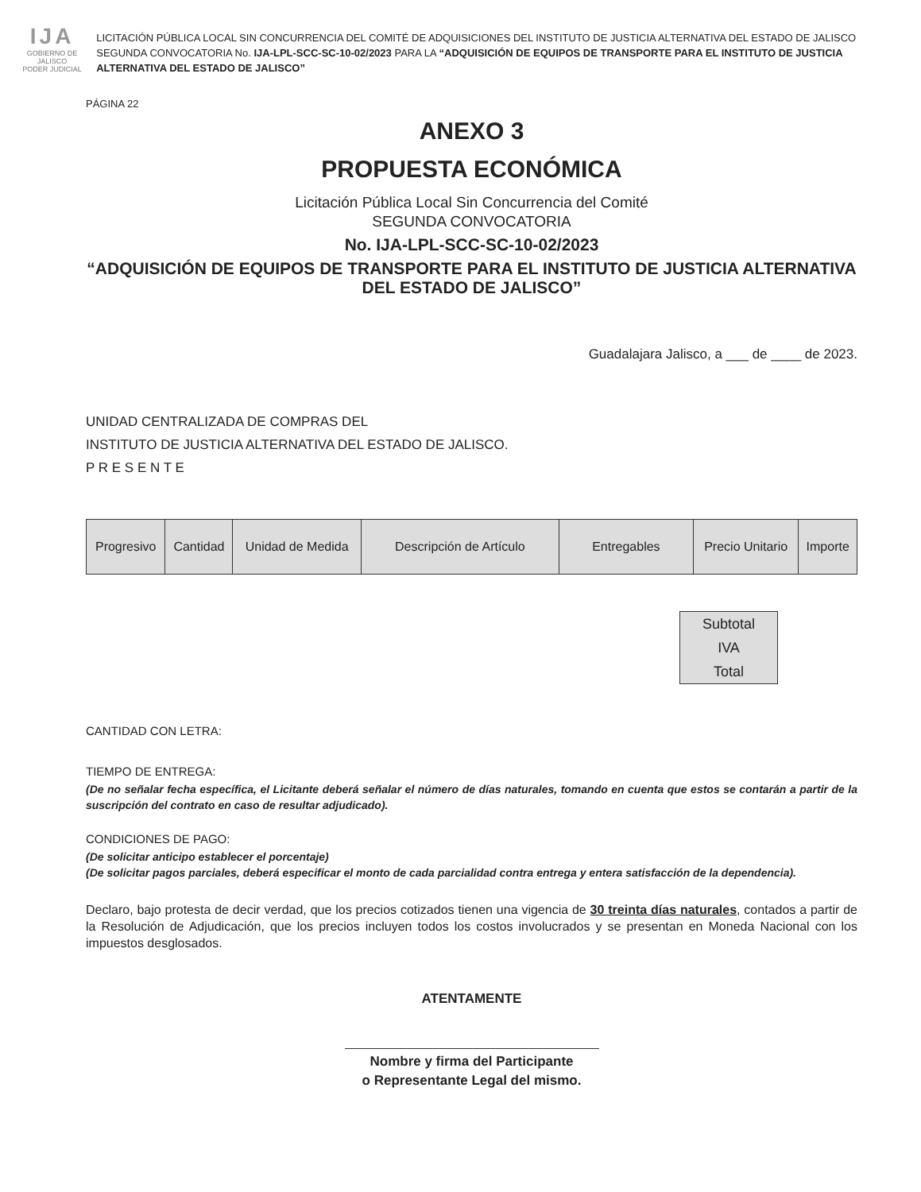IJA
GOBIERNO DE JALISCO
PODER JUDICIAL
LICITACIÓN PÚBLICA LOCAL SIN CONCURRENCIA DEL COMITÉ DE ADQUISICIONES DEL INSTITUTO DE JUSTICIA ALTERNATIVA DEL ESTADO DE JALISCO SEGUNDA CONVOCATORIA No. IJA-LPL-SCC-SC-10-02/2023 PARA LA “ADQUISICIÓN DE EQUIPOS DE TRANSPORTE PARA EL INSTITUTO DE JUSTICIA ALTERNATIVA DEL ESTADO DE JALISCO”
PÁGINA 22
ANEXO 3
PROPUESTA ECONÓMICA
Licitación Pública Local Sin Concurrencia del Comité
SEGUNDA CONVOCATORIA
No. IJA-LPL-SCC-SC-10-02/2023
“ADQUISICIÓN DE EQUIPOS DE TRANSPORTE PARA EL INSTITUTO DE JUSTICIA ALTERNATIVA DEL ESTADO DE JALISCO”
Guadalajara Jalisco, a ___ de ____ de 2023.
UNIDAD CENTRALIZADA DE COMPRAS DEL
INSTITUTO DE JUSTICIA ALTERNATIVA DEL ESTADO DE JALISCO.
P R E S E N T E
| Progresivo | Cantidad | Unidad de Medida | Descripción de Artículo | Entregables | Precio Unitario | Importe |
Subtotal
IVA
Total
CANTIDAD CON LETRA:
TIEMPO DE ENTREGA:
(De no señalar fecha específica, el Licitante deberá señalar el número de días naturales, tomando en cuenta que estos se contarán a partir de la suscripción del contrato en caso de resultar adjudicado).
CONDICIONES DE PAGO:
(De solicitar anticipo establecer el porcentaje)
(De solicitar pagos parciales, deberá especificar el monto de cada parcialidad contra entrega y entera satisfacción de la dependencia).
Declaro, bajo protesta de decir verdad, que los precios cotizados tienen una vigencia de 30 treinta días naturales, contados a partir de la Resolución de Adjudicación, que los precios incluyen todos los costos involucrados y se presentan en Moneda Nacional con los impuestos desglosados.
ATENTAMENTE
Nombre y firma del Participante
o Representante Legal del mismo.